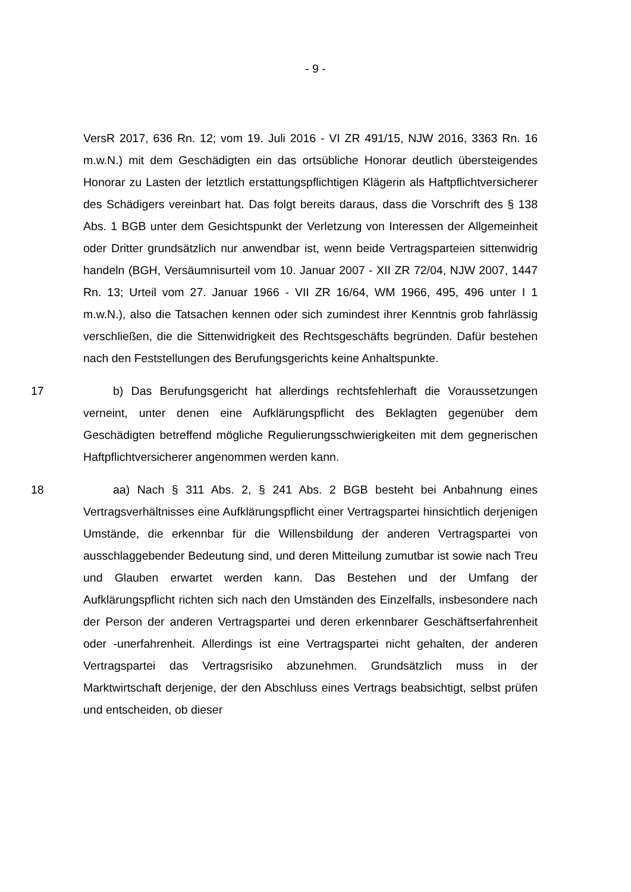- 9 -
VersR 2017, 636 Rn. 12; vom 19. Juli 2016 - VI ZR 491/15, NJW 2016, 3363 Rn. 16 m.w.N.) mit dem Geschädigten ein das ortsübliche Honorar deutlich übersteigendes Honorar zu Lasten der letztlich erstattungspflichtigen Klägerin als Haftpflichtversicherer des Schädigers vereinbart hat. Das folgt bereits daraus, dass die Vorschrift des § 138 Abs. 1 BGB unter dem Gesichtspunkt der Verletzung von Interessen der Allgemeinheit oder Dritter grundsätzlich nur anwendbar ist, wenn beide Vertragsparteien sittenwidrig handeln (BGH, Versäumnisurteil vom 10. Januar 2007 - XII ZR 72/04, NJW 2007, 1447 Rn. 13; Urteil vom 27. Januar 1966 - VII ZR 16/64, WM 1966, 495, 496 unter I 1 m.w.N.), also die Tatsachen kennen oder sich zumindest ihrer Kenntnis grob fahrlässig verschließen, die die Sittenwidrigkeit des Rechtsgeschäfts begründen. Dafür bestehen nach den Feststellungen des Berufungsgerichts keine Anhaltspunkte.
17 b) Das Berufungsgericht hat allerdings rechtsfehlerhaft die Voraussetzungen verneint, unter denen eine Aufklärungspflicht des Beklagten gegenüber dem Geschädigten betreffend mögliche Regulierungsschwierigkeiten mit dem gegnerischen Haftpflichtversicherer angenommen werden kann.
18 aa) Nach § 311 Abs. 2, § 241 Abs. 2 BGB besteht bei Anbahnung eines Vertragsverhältnisses eine Aufklärungspflicht einer Vertragspartei hinsichtlich derjenigen Umstände, die erkennbar für die Willensbildung der anderen Vertragspartei von ausschlaggebender Bedeutung sind, und deren Mitteilung zumutbar ist sowie nach Treu und Glauben erwartet werden kann. Das Bestehen und der Umfang der Aufklärungspflicht richten sich nach den Umständen des Einzelfalls, insbesondere nach der Person der anderen Vertragspartei und deren erkennbarer Geschäftserfahrenheit oder -unerfahrenheit. Allerdings ist eine Vertragspartei nicht gehalten, der anderen Vertragspartei das Vertragsrisiko abzunehmen. Grundsätzlich muss in der Marktwirtschaft derjenige, der den Abschluss eines Vertrags beabsichtigt, selbst prüfen und entscheiden, ob dieser